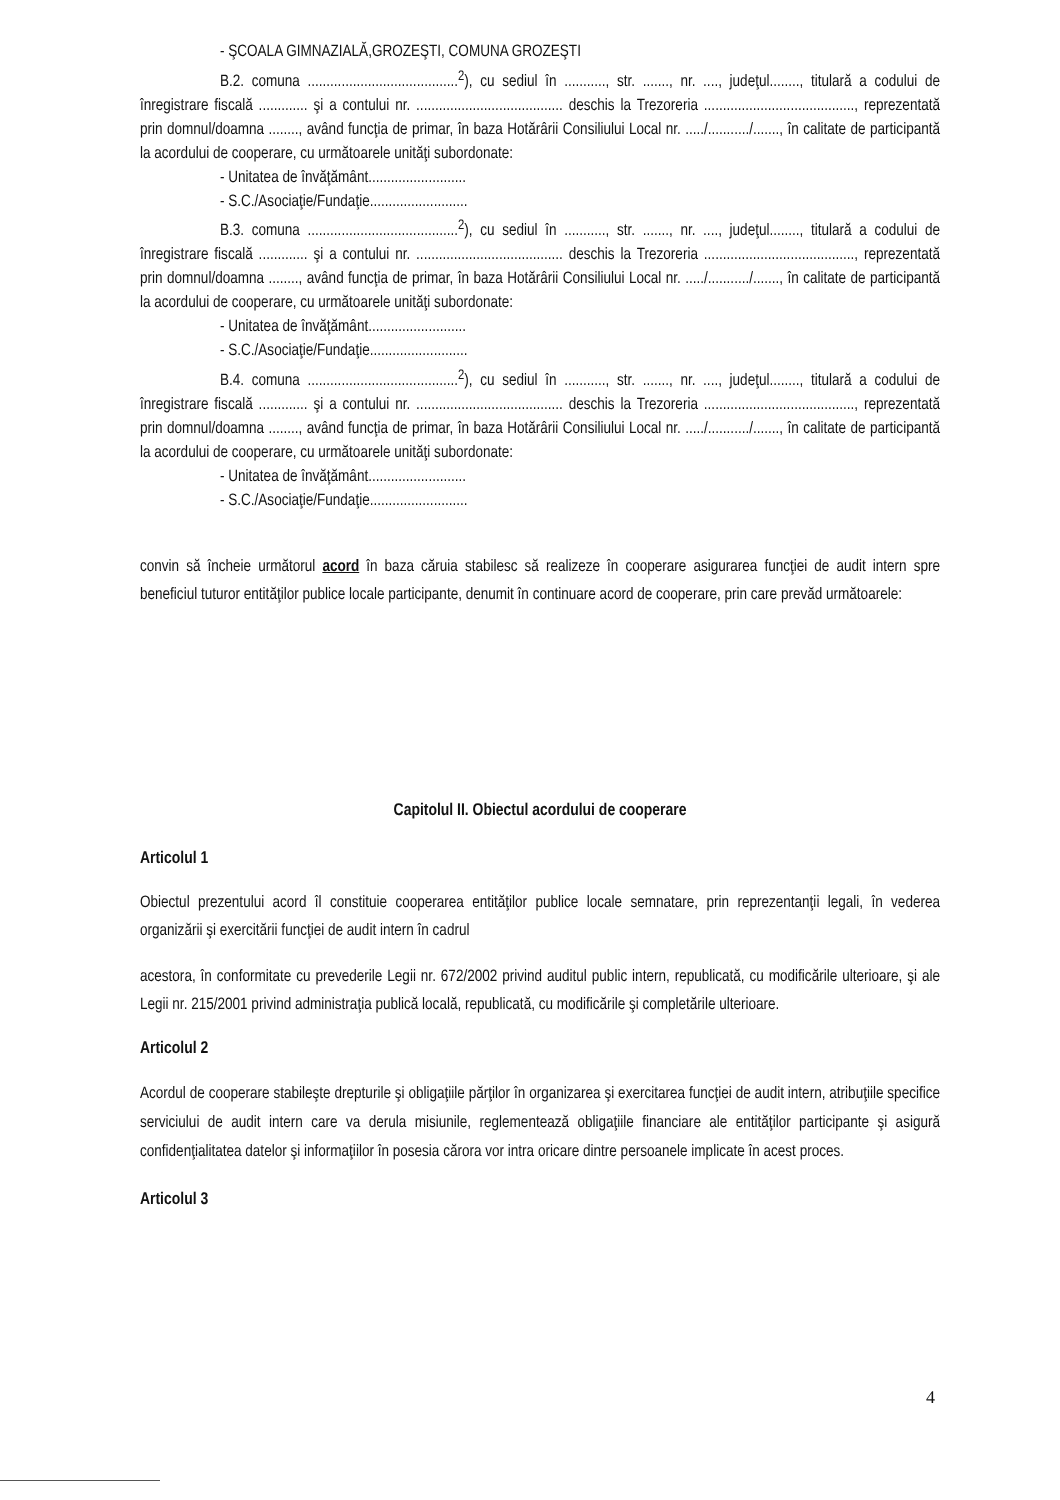- ŞCOALA GIMNAZIALĂ,GROZEŞTI, COMUNA GROZEŞTI
B.2. comuna ........................................<sup>2</sup>), cu sediul în ..........., str. ......., nr. ...., judeţul........, titulară a codului de înregistrare fiscală ............. şi a contului nr. ....................................... deschis la Trezoreria ........................................, reprezentată prin domnul/doamna ........, având funcţia de primar, în baza Hotărârii Consiliului Local nr. ...../.........../......., în calitate de participantă la acordului de cooperare, cu următoarele unităţi subordonate:
- Unitatea de învăţământ..........................
- S.C./Asociaţie/Fundaţie..........................
B.3. comuna ........................................<sup>2</sup>), cu sediul în ..........., str. ......., nr. ...., judeţul........, titulară a codului de înregistrare fiscală ............. şi a contului nr. ....................................... deschis la Trezoreria ........................................, reprezentată prin domnul/doamna ........, având funcţia de primar, în baza Hotărârii Consiliului Local nr. ...../.........../......., în calitate de participantă la acordului de cooperare, cu următoarele unităţi subordonate:
- Unitatea de învăţământ..........................
- S.C./Asociaţie/Fundaţie..........................
B.4. comuna ........................................<sup>2</sup>), cu sediul în ..........., str. ......., nr. ...., judeţul........, titulară a codului de înregistrare fiscală ............. şi a contului nr. ....................................... deschis la Trezoreria ........................................, reprezentată prin domnul/doamna ........, având funcţia de primar, în baza Hotărârii Consiliului Local nr. ...../.........../......., în calitate de participantă la acordului de cooperare, cu următoarele unităţi subordonate:
- Unitatea de învăţământ..........................
- S.C./Asociaţie/Fundaţie..........................
convin să încheie următorul acord în baza căruia stabilesc să realizeze în cooperare asigurarea funcţiei de audit intern spre beneficiul tuturor entităţilor publice locale participante, denumit în continuare acord de cooperare, prin care prevăd următoarele:
Capitolul II. Obiectul acordului de cooperare
Articolul 1
Obiectul prezentului acord îl constituie cooperarea entităţilor publice locale semnatare, prin reprezentanţii legali, în vederea organizării şi exercitării funcţiei de audit intern în cadrul
acestora, în conformitate cu prevederile Legii nr. 672/2002 privind auditul public intern, republicată, cu modificările ulterioare, şi ale Legii nr. 215/2001 privind administraţia publică locală, republicată, cu modificările şi completările ulterioare.
Articolul 2
Acordul de cooperare stabileşte drepturile şi obligaţiile părţilor în organizarea şi exercitarea funcţiei de audit intern, atribuţiile specifice serviciului de audit intern care va derula misiunile, reglementează obligaţiile financiare ale entităţilor participante şi asigură confidenţialitatea datelor şi informaţiilor în posesia cărora vor intra oricare dintre persoanele implicate în acest proces.
Articolul 3
4